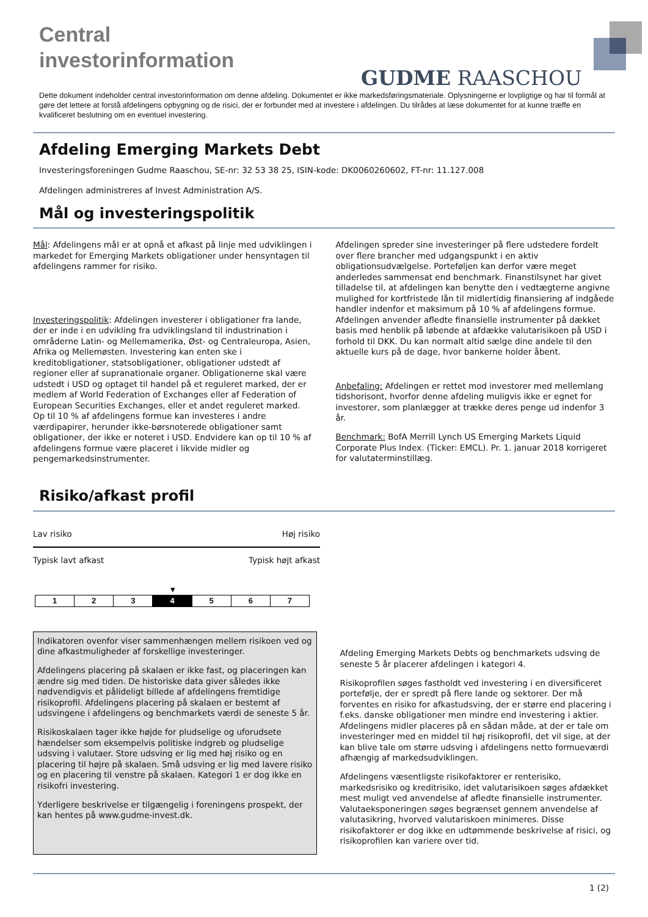Central
investorinformation
GUDME RAASCHOU
Dette dokument indeholder central investorinformation om denne afdeling. Dokumentet er ikke markedsføringsmateriale. Oplysningerne er lovpligtige og har til formål at gøre det lettere at forstå afdelingens opbygning og de risici, der er forbundet med at investere i afdelingen. Du tilrådes at læse dokumentet for at kunne træffe en kvalificeret beslutning om en eventuel investering.
Afdeling Emerging Markets Debt
Investeringsforeningen Gudme Raaschou, SE-nr: 32 53 38 25, ISIN-kode: DK0060260602, FT-nr: 11.127.008
Afdelingen administreres af Invest Administration A/S.
Mål og investeringspolitik
Mål: Afdelingens mål er at opnå et afkast på linje med udviklingen i markedet for Emerging Markets obligationer under hensyntagen til afdelingens rammer for risiko.
Investeringspolitik: Afdelingen investerer i obligationer fra lande, der er inde i en udvikling fra udviklingsland til industrination i områderne Latin- og Mellemamerika, Øst- og Centraleuropa, Asien, Afrika og Mellemøsten. Investering kan enten ske i kreditobligationer, statsobligationer, obligationer udstedt af regioner eller af supranationale organer. Obligationerne skal være udstedt i USD og optaget til handel på et reguleret marked, der er medlem af World Federation of Exchanges eller af Federation of European Securities Exchanges, eller et andet reguleret marked. Op til 10 % af afdelingens formue kan investeres i andre værdipapirer, herunder ikke-børsnoterede obligationer samt obligationer, der ikke er noteret i USD. Endvidere kan op til 10 % af afdelingens formue være placeret i likvide midler og pengemarkedsinstrumenter.
Afdelingen spreder sine investeringer på flere udstedere fordelt over flere brancher med udgangspunkt i en aktiv obligationsudvælgelse. Porteføljen kan derfor være meget anderledes sammensat end benchmark. Finanstilsynet har givet tilladelse til, at afdelingen kan benytte den i vedtægterne angivne mulighed for kortfristede lån til midlertidig finansiering af indgåede handler indenfor et maksimum på 10 % af afdelingens formue. Afdelingen anvender afledte finansielle instrumenter på dækket basis med henblik på løbende at afdække valutarisikoen på USD i forhold til DKK. Du kan normalt altid sælge dine andele til den aktuelle kurs på de dage, hvor bankerne holder åbent.
Anbefaling: Afdelingen er rettet mod investorer med mellemlang tidshorisont, hvorfor denne afdeling muligvis ikke er egnet for investorer, som planlægger at trække deres penge ud indenfor 3 år.
Benchmark: BofA Merrill Lynch US Emerging Markets Liquid Corporate Plus Index. (Ticker: EMCL). Pr. 1. januar 2018 korrigeret for valutaterminstillæg.
Risiko/afkast profil
Lav risiko Høj risiko
Typisk lavt afkast Typisk højt afkast
▼
| 1 | 2 | 3 | 4 | 5 | 6 | 7 |
Indikatoren ovenfor viser sammenhængen mellem risikoen ved og dine afkastmuligheder af forskellige investeringer.
Afdelingens placering på skalaen er ikke fast, og placeringen kan ændre sig med tiden. De historiske data giver således ikke nødvendigvis et pålideligt billede af afdelingens fremtidige risikoprofil. Afdelingens placering på skalaen er bestemt af udsvingene i afdelingens og benchmarkets værdi de seneste 5 år.
Risikoskalaen tager ikke højde for pludselige og uforudsete hændelser som eksempelvis politiske indgreb og pludselige udsving i valutaer. Store udsving er lig med høj risiko og en placering til højre på skalaen. Små udsving er lig med lavere risiko og en placering til venstre på skalaen. Kategori 1 er dog ikke en risikofri investering.
Yderligere beskrivelse er tilgængelig i foreningens prospekt, der kan hentes på www.gudme-invest.dk.
Afdeling Emerging Markets Debts og benchmarkets udsving de seneste 5 år placerer afdelingen i kategori 4.
Risikoprofilen søges fastholdt ved investering i en diversificeret portefølje, der er spredt på flere lande og sektorer. Der må forventes en risiko for afkastudsving, der er større end placering i f.eks. danske obligationer men mindre end investering i aktier. Afdelingens midler placeres på en sådan måde, at der er tale om investeringer med en middel til høj risikoprofil, det vil sige, at der kan blive tale om større udsving i afdelingens netto formueværdi afhængig af markedsudviklingen.
Afdelingens væsentligste risikofaktorer er renterisiko, markedsrisiko og kreditrisiko, idet valutarisikoen søges afdækket mest muligt ved anvendelse af afledte finansielle instrumenter. Valutaeksponeringen søges begrænset gennem anvendelse af valutasikring, hvorved valutariskoen minimeres. Disse risikofaktorer er dog ikke en udtømmende beskrivelse af risici, og risikoprofilen kan variere over tid.
1 (2)